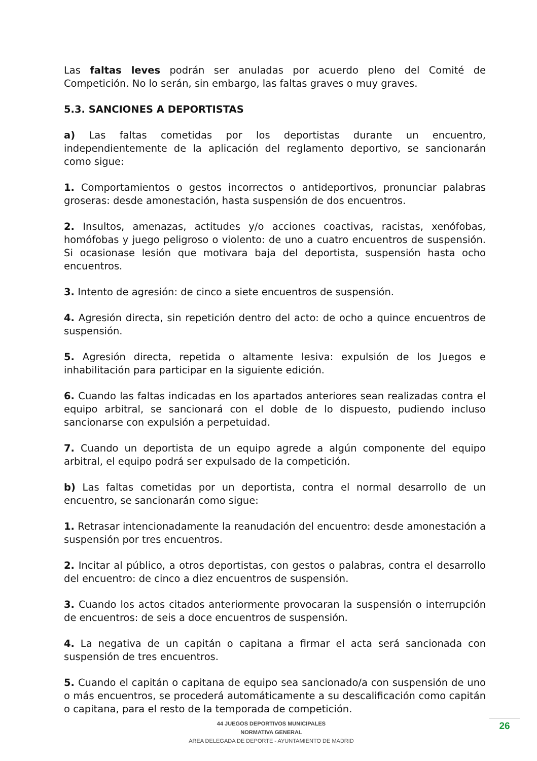Las faltas leves podrán ser anuladas por acuerdo pleno del Comité de Competición. No lo serán, sin embargo, las faltas graves o muy graves.
5.3. SANCIONES A DEPORTISTAS
a) Las faltas cometidas por los deportistas durante un encuentro, independientemente de la aplicación del reglamento deportivo, se sancionarán como sigue:
1. Comportamientos o gestos incorrectos o antideportivos, pronunciar palabras groseras: desde amonestación, hasta suspensión de dos encuentros.
2. Insultos, amenazas, actitudes y/o acciones coactivas, racistas, xenófobas, homófobas y juego peligroso o violento: de uno a cuatro encuentros de suspensión. Si ocasionase lesión que motivara baja del deportista, suspensión hasta ocho encuentros.
3. Intento de agresión: de cinco a siete encuentros de suspensión.
4. Agresión directa, sin repetición dentro del acto: de ocho a quince encuentros de suspensión.
5. Agresión directa, repetida o altamente lesiva: expulsión de los Juegos e inhabilitación para participar en la siguiente edición.
6. Cuando las faltas indicadas en los apartados anteriores sean realizadas contra el equipo arbitral, se sancionará con el doble de lo dispuesto, pudiendo incluso sancionarse con expulsión a perpetuidad.
7. Cuando un deportista de un equipo agrede a algún componente del equipo arbitral, el equipo podrá ser expulsado de la competición.
b) Las faltas cometidas por un deportista, contra el normal desarrollo de un encuentro, se sancionarán como sigue:
1. Retrasar intencionadamente la reanudación del encuentro: desde amonestación a suspensión por tres encuentros.
2. Incitar al público, a otros deportistas, con gestos o palabras, contra el desarrollo del encuentro: de cinco a diez encuentros de suspensión.
3. Cuando los actos citados anteriormente provocaran la suspensión o interrupción de encuentros: de seis a doce encuentros de suspensión.
4. La negativa de un capitán o capitana a firmar el acta será sancionada con suspensión de tres encuentros.
5. Cuando el capitán o capitana de equipo sea sancionado/a con suspensión de uno o más encuentros, se procederá automáticamente a su descalificación como capitán o capitana, para el resto de la temporada de competición.
44 JUEGOS DEPORTIVOS MUNICIPALES
NORMATIVA GENERAL
AREA DELEGADA DE DEPORTE - AYUNTAMIENTO DE MADRID
26